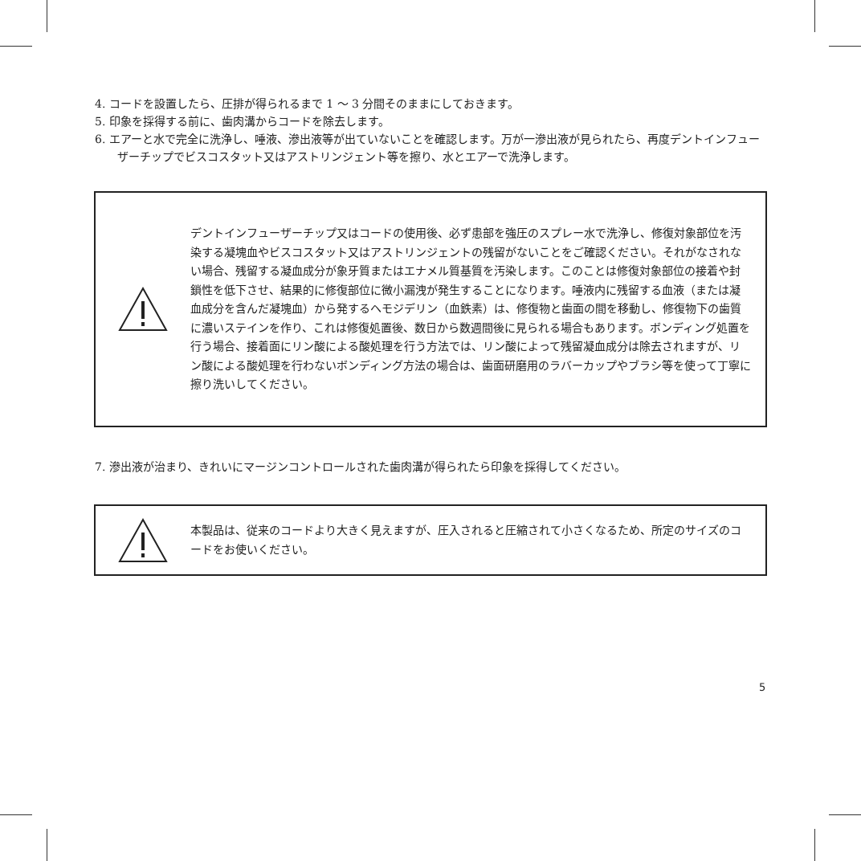4. コードを設置したら、圧排が得られるまで 1 ～ 3 分間そのままにしておきます。
5. 印象を採得する前に、歯肉溝からコードを除去します。
6. エアーと水で完全に洗浄し、唾液、滲出液等が出ていないことを確認します。万が一滲出液が見られたら、再度デントインフューザーチップでビスコスタット又はアストリンジェント等を擦り、水とエアーで洗浄します。
デントインフューザーチップ又はコードの使用後、必ず患部を強圧のスプレー水で洗浄し、修復対象部位を汚染する凝塊血やビスコスタット又はアストリンジェントの残留がないことをご確認ください。それがなされない場合、残留する凝血成分が象牙質またはエナメル質基質を汚染します。このことは修復対象部位の接着や封鎖性を低下させ、結果的に修復部位に微小漏洩が発生することになります。唾液内に残留する血液（または凝血成分を含んだ凝塊血）から発するヘモジデリン（血鉄素）は、修復物と歯面の間を移動し、修復物下の歯質に濃いステインを作り、これは修復処置後、数日から数週間後に見られる場合もあります。ボンディング処置を行う場合、接着面にリン酸による酸処理を行う方法では、リン酸によって残留凝血成分は除去されますが、リン酸による酸処理を行わないボンディング方法の場合は、歯面研磨用のラバーカップやブラシ等を使って丁寧に擦り洗いしてください。
7. 滲出液が治まり、きれいにマージンコントロールされた歯肉溝が得られたら印象を採得してください。
本製品は、従来のコードより大きく見えますが、圧入されると圧縮されて小さくなるため、所定のサイズのコードをお使いください。
5